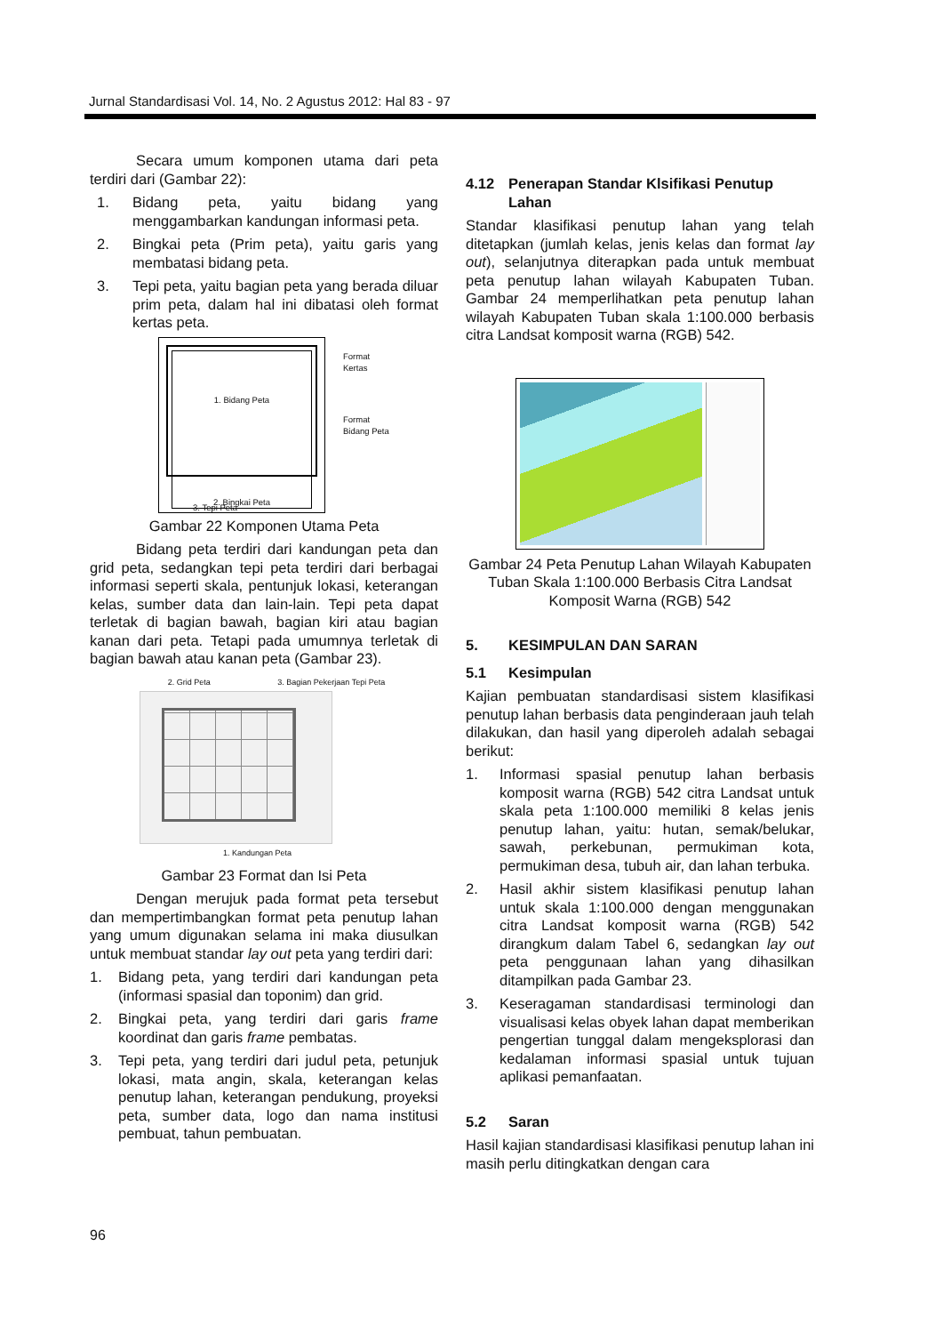Jurnal Standardisasi Vol. 14, No. 2 Agustus 2012: Hal 83 - 97
Secara umum komponen utama dari peta terdiri dari (Gambar 22):
1. Bidang peta, yaitu bidang yang menggambarkan kandungan informasi peta.
2. Bingkai peta (Prim peta), yaitu garis yang membatasi bidang peta.
3. Tepi peta, yaitu bagian peta yang berada diluar prim peta, dalam hal ini dibatasi oleh format kertas peta.
1. Bidang Peta
2. Bingkai Peta
3. Tepi Peta
Format
Kertas
Format
Bidang Peta
Gambar 22 Komponen Utama Peta
Bidang peta terdiri dari kandungan peta dan grid peta, sedangkan tepi peta terdiri dari berbagai informasi seperti skala, pentunjuk lokasi, keterangan kelas, sumber data dan lain-lain. Tepi peta dapat terletak di bagian bawah, bagian kiri atau bagian kanan dari peta. Tetapi pada umumnya terletak di bagian bawah atau kanan peta (Gambar 23).
2. Grid Peta 3. Bagian Pekerjaan Tepi Peta
1. Kandungan Peta
Gambar 23 Format dan Isi Peta
Dengan merujuk pada format peta tersebut dan mempertimbangkan format peta penutup lahan yang umum digunakan selama ini maka diusulkan untuk membuat standar lay out peta yang terdiri dari:
1. Bidang peta, yang terdiri dari kandungan peta (informasi spasial dan toponim) dan grid.
2. Bingkai peta, yang terdiri dari garis frame koordinat dan garis frame pembatas.
3. Tepi peta, yang terdiri dari judul peta, petunjuk lokasi, mata angin, skala, keterangan kelas penutup lahan, keterangan pendukung, proyeksi peta, sumber data, logo dan nama institusi pembuat, tahun pembuatan.
4.12 Penerapan Standar Klsifikasi Penutup Lahan
Standar klasifikasi penutup lahan yang telah ditetapkan (jumlah kelas, jenis kelas dan format lay out), selanjutnya diterapkan pada untuk membuat peta penutup lahan wilayah Kabupaten Tuban. Gambar 24 memperlihatkan peta penutup lahan wilayah Kabupaten Tuban skala 1:100.000 berbasis citra Landsat komposit warna (RGB) 542.
Gambar 24 Peta Penutup Lahan Wilayah Kabupaten Tuban Skala 1:100.000 Berbasis Citra Landsat Komposit Warna (RGB) 542
5. KESIMPULAN DAN SARAN
5.1 Kesimpulan
Kajian pembuatan standardisasi sistem klasifikasi penutup lahan berbasis data penginderaan jauh telah dilakukan, dan hasil yang diperoleh adalah sebagai berikut:
1. Informasi spasial penutup lahan berbasis komposit warna (RGB) 542 citra Landsat untuk skala peta 1:100.000 memiliki 8 kelas jenis penutup lahan, yaitu: hutan, semak/belukar, sawah, perkebunan, permukiman kota, permukiman desa, tubuh air, dan lahan terbuka.
2. Hasil akhir sistem klasifikasi penutup lahan untuk skala 1:100.000 dengan menggunakan citra Landsat komposit warna (RGB) 542 dirangkum dalam Tabel 6, sedangkan lay out peta penggunaan lahan yang dihasilkan ditampilkan pada Gambar 23.
3. Keseragaman standardisasi terminologi dan visualisasi kelas obyek lahan dapat memberikan pengertian tunggal dalam mengeksplorasi dan kedalaman informasi spasial untuk tujuan aplikasi pemanfaatan.
5.2 Saran
Hasil kajian standardisasi klasifikasi penutup lahan ini masih perlu ditingkatkan dengan cara
96